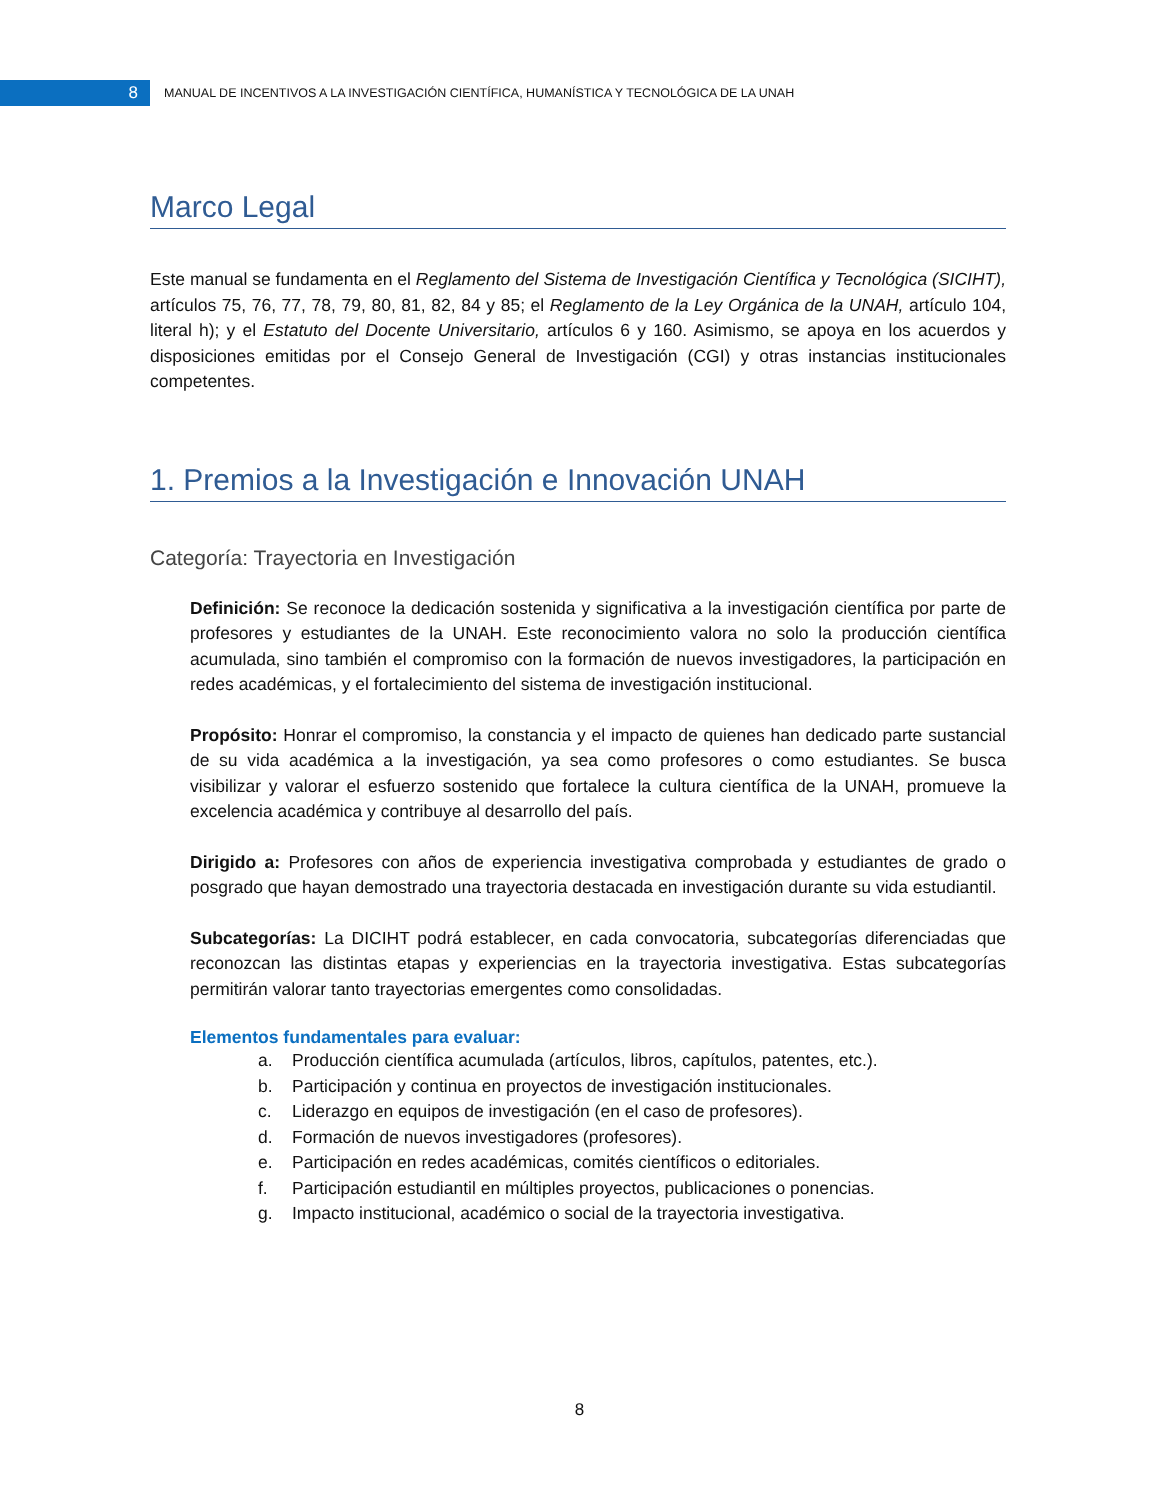8
MANUAL DE INCENTIVOS A LA INVESTIGACIÓN CIENTÍFICA, HUMANÍSTICA Y TECNOLÓGICA DE LA UNAH
Marco Legal
Este manual se fundamenta en el Reglamento del Sistema de Investigación Científica y Tecnológica (SICIHT), artículos 75, 76, 77, 78, 79, 80, 81, 82, 84 y 85; el Reglamento de la Ley Orgánica de la UNAH, artículo 104, literal h); y el Estatuto del Docente Universitario, artículos 6 y 160. Asimismo, se apoya en los acuerdos y disposiciones emitidas por el Consejo General de Investigación (CGI) y otras instancias institucionales competentes.
1. Premios a la Investigación e Innovación UNAH
Categoría: Trayectoria en Investigación
Definición: Se reconoce la dedicación sostenida y significativa a la investigación científica por parte de profesores y estudiantes de la UNAH. Este reconocimiento valora no solo la producción científica acumulada, sino también el compromiso con la formación de nuevos investigadores, la participación en redes académicas, y el fortalecimiento del sistema de investigación institucional.
Propósito: Honrar el compromiso, la constancia y el impacto de quienes han dedicado parte sustancial de su vida académica a la investigación, ya sea como profesores o como estudiantes. Se busca visibilizar y valorar el esfuerzo sostenido que fortalece la cultura científica de la UNAH, promueve la excelencia académica y contribuye al desarrollo del país.
Dirigido a: Profesores con años de experiencia investigativa comprobada y estudiantes de grado o posgrado que hayan demostrado una trayectoria destacada en investigación durante su vida estudiantil.
Subcategorías: La DICIHT podrá establecer, en cada convocatoria, subcategorías diferenciadas que reconozcan las distintas etapas y experiencias en la trayectoria investigativa. Estas subcategorías permitirán valorar tanto trayectorias emergentes como consolidadas.
Elementos fundamentales para evaluar:
a. Producción científica acumulada (artículos, libros, capítulos, patentes, etc.).
b. Participación y continua en proyectos de investigación institucionales.
c. Liderazgo en equipos de investigación (en el caso de profesores).
d. Formación de nuevos investigadores (profesores).
e. Participación en redes académicas, comités científicos o editoriales.
f. Participación estudiantil en múltiples proyectos, publicaciones o ponencias.
g. Impacto institucional, académico o social de la trayectoria investigativa.
8